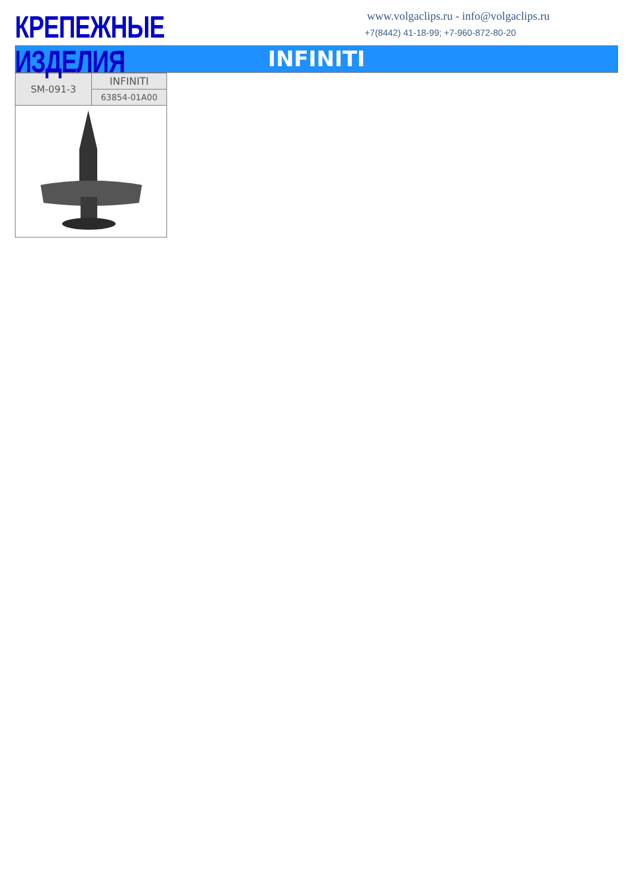КРЕПЕЖНЫЕ ИЗДЕЛИЯ
www.volgaclips.ru - info@volgaclips.ru
+7(8442) 41-18-99; +7-960-872-80-20
INFINITI
| SM-091-3 | INFINITI |
| | 63854-01A00 |